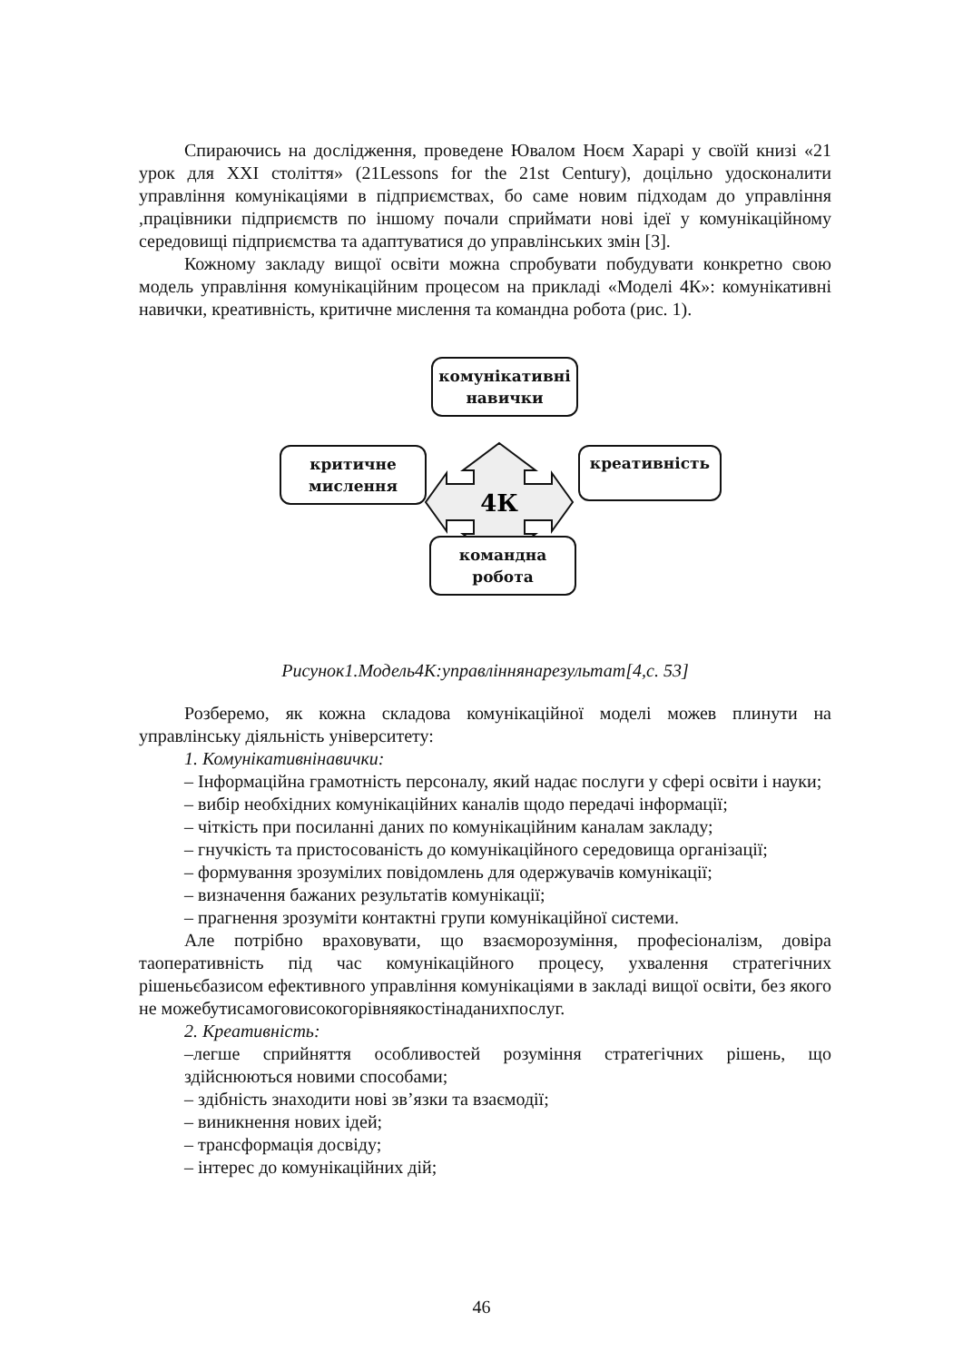Спираючись на дослідження, проведене Ювалом Ноєм Харарі у своїй книзі «21 урок для XXI століття» (21Lessons for the 21st Century), доцільно удосконалити управління комунікаціями в підприємствах, бо саме новим підходам до управління ,працівники підприємств по іншому почали сприймати нові ідеї у комунікаційному середовищі підприємства та адаптуватися до управлінських змін [3].
Кожному закладу вищої освіти можна спробувати побудувати конкретно свою модель управління комунікаційним процесом на прикладі «Моделі 4К»: комунікативні навички, креативність, критичне мислення та командна робота (рис. 1).
4К
комунікативні
навички
критичне
мислення
креативність
командна
робота
Рисунок1.Модель4К:управліннянарезультат[4,с. 53]
Розберемо, як кожна складова комунікаційної моделі можев плинути на управлінську діяльність університету:
1. Комунікативнінавички:
– Інформаційна грамотність персоналу, який надає послуги у сфері освіти і науки;
– вибір необхідних комунікаційних каналів щодо передачі інформації;
– чіткість при посиланні даних по комунікаційним каналам закладу;
– гнучкість та пристосованість до комунікаційного середовища організації;
– формування зрозумілих повідомлень для одержувачів комунікації;
– визначення бажаних результатів комунікації;
– прагнення зрозуміти контактні групи комунікаційної системи.
Але потрібно враховувати, що взаєморозуміння, професіоналізм, довіра таоперативність під час комунікаційного процесу, ухвалення стратегічних рішеньєбазисом ефективного управління комунікаціями в закладі вищої освіти, без якого не можебутисамоговисокогорівняякостінаданихпослуг.
2. Креативність:
–легше сприйняття особливостей розуміння стратегічних рішень, що здійснюються новими способами;
– здібність знаходити нові зв’язки та взаємодії;
– виникнення нових ідей;
– трансформація досвіду;
– інтерес до комунікаційних дій;
46